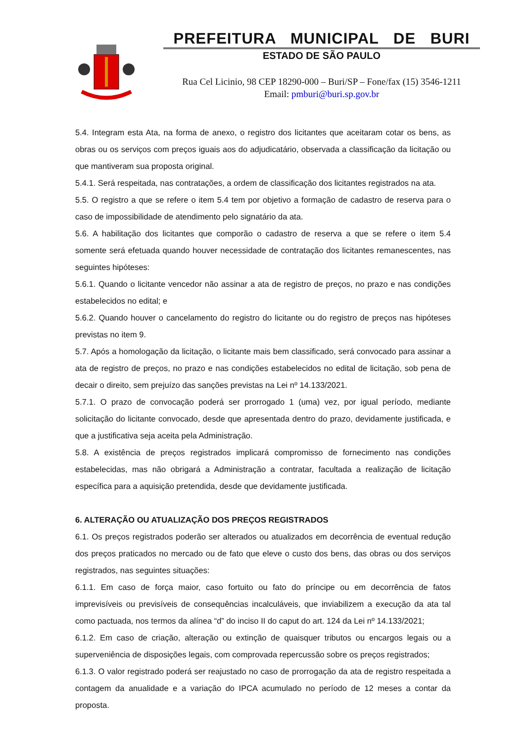PREFEITURA MUNICIPAL DE BURI
ESTADO DE SÃO PAULO
Rua Cel Licinio, 98 CEP 18290-000 – Buri/SP – Fone/fax (15) 3546-1211
Email: pmburi@buri.sp.gov.br
5.4. Integram esta Ata, na forma de anexo, o registro dos licitantes que aceitaram cotar os bens, as obras ou os serviços com preços iguais aos do adjudicatário, observada a classificação da licitação ou que mantiveram sua proposta original.
5.4.1. Será respeitada, nas contratações, a ordem de classificação dos licitantes registrados na ata.
5.5. O registro a que se refere o item 5.4 tem por objetivo a formação de cadastro de reserva para o caso de impossibilidade de atendimento pelo signatário da ata.
5.6. A habilitação dos licitantes que comporão o cadastro de reserva a que se refere o item 5.4 somente será efetuada quando houver necessidade de contratação dos licitantes remanescentes, nas seguintes hipóteses:
5.6.1. Quando o licitante vencedor não assinar a ata de registro de preços, no prazo e nas condições estabelecidos no edital; e
5.6.2. Quando houver o cancelamento do registro do licitante ou do registro de preços nas hipóteses previstas no item 9.
5.7. Após a homologação da licitação, o licitante mais bem classificado, será convocado para assinar a ata de registro de preços, no prazo e nas condições estabelecidos no edital de licitação, sob pena de decair o direito, sem prejuízo das sanções previstas na Lei nº 14.133/2021.
5.7.1. O prazo de convocação poderá ser prorrogado 1 (uma) vez, por igual período, mediante solicitação do licitante convocado, desde que apresentada dentro do prazo, devidamente justificada, e que a justificativa seja aceita pela Administração.
5.8. A existência de preços registrados implicará compromisso de fornecimento nas condições estabelecidas, mas não obrigará a Administração a contratar, facultada a realização de licitação específica para a aquisição pretendida, desde que devidamente justificada.
6. ALTERAÇÃO OU ATUALIZAÇÃO DOS PREÇOS REGISTRADOS
6.1. Os preços registrados poderão ser alterados ou atualizados em decorrência de eventual redução dos preços praticados no mercado ou de fato que eleve o custo dos bens, das obras ou dos serviços registrados, nas seguintes situações:
6.1.1. Em caso de força maior, caso fortuito ou fato do príncipe ou em decorrência de fatos imprevisíveis ou previsíveis de consequências incalculáveis, que inviabilizem a execução da ata tal como pactuada, nos termos da alínea “d” do inciso II do caput do art. 124 da Lei nº 14.133/2021;
6.1.2. Em caso de criação, alteração ou extinção de quaisquer tributos ou encargos legais ou a superveniência de disposições legais, com comprovada repercussão sobre os preços registrados;
6.1.3. O valor registrado poderá ser reajustado no caso de prorrogação da ata de registro respeitada a contagem da anualidade e a variação do IPCA acumulado no período de 12 meses a contar da proposta.